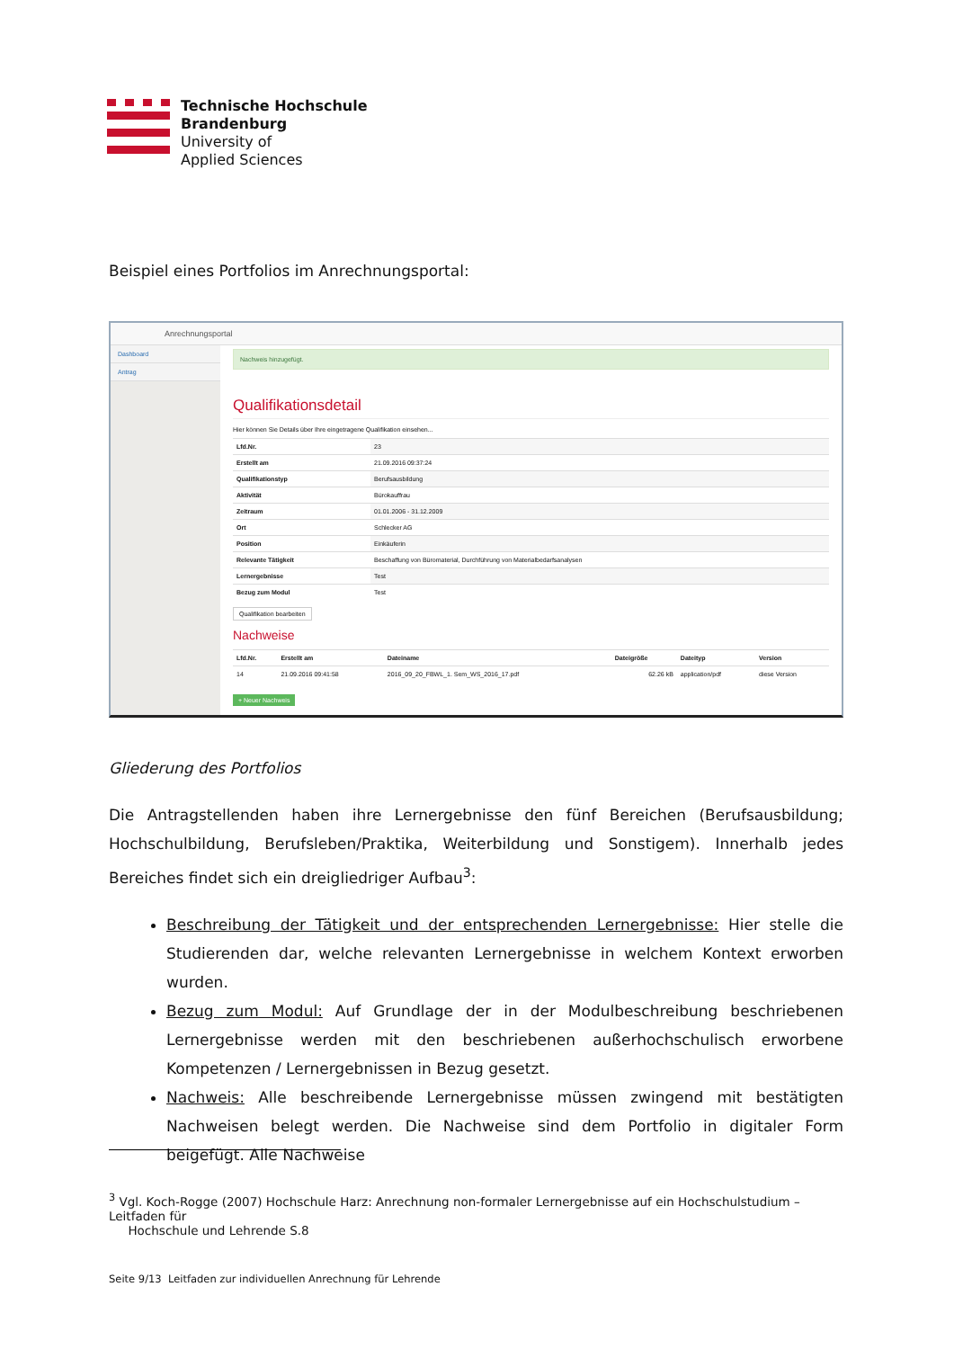Technische Hochschule
Brandenburg
University of
Applied Sciences
Beispiel eines Portfolios im Anrechnungsportal:
Anrechnungsportal
Dashboard
Antrag
Nachweis hinzugefügt.
Qualifikationsdetail
Hier können Sie Details über Ihre eingetragene Qualifikation einsehen...
| Lfd.Nr. | 23 |
| Erstellt am | 21.09.2016 09:37:24 |
| Qualifikationstyp | Berufsausbildung |
| Aktivität | Bürokauffrau |
| Zeitraum | 01.01.2006 - 31.12.2009 |
| Ort | Schlecker AG |
| Position | Einkäuferin |
| Relevante Tätigkeit | Beschaffung von Büromaterial, Durchführung von Materialbedarfsanalysen |
| Lernergebnisse | Test |
| Bezug zum Modul | Test |
Qualifikation bearbeiten
Nachweise
| Lfd.Nr. | Erstellt am | Dateiname | Dateigröße | Dateityp | Version |
| --- | --- | --- | --- | --- | --- |
| 14 | 21.09.2016 09:41:58 | 2016_09_20_FBWL_1. Sem_WS_2016_17.pdf | 62.26 kB | application/pdf | diese Version |
+ Neuer Nachweis
Gliederung des Portfolios
Die Antragstellenden haben ihre Lernergebnisse den fünf Bereichen (Berufsausbildung; Hochschulbildung, Berufsleben/Praktika, Weiterbildung und Sonstigem). Innerhalb jedes Bereiches findet sich ein dreigliedriger Aufbau<sup>3</sup>:
Beschreibung der Tätigkeit und der entsprechenden Lernergebnisse: Hier stelle die Studierenden dar, welche relevanten Lernergebnisse in welchem Kontext erworben wurden.
Bezug zum Modul: Auf Grundlage der in der Modulbeschreibung beschriebenen Lernergebnisse werden mit den beschriebenen außerhochschulisch erworbene Kompetenzen / Lernergebnissen in Bezug gesetzt.
Nachweis: Alle beschreibende Lernergebnisse müssen zwingend mit bestätigten Nachweisen belegt werden. Die Nachweise sind dem Portfolio in digitaler Form beigefügt. Alle Nachweise
<sup>3</sup> Vgl. Koch-Rogge (2007) Hochschule Harz: Anrechnung non-formaler Lernergebnisse auf ein Hochschulstudium – Leitfaden für
Hochschule und Lehrende S.8
Seite 9/13 Leitfaden zur individuellen Anrechnung für Lehrende